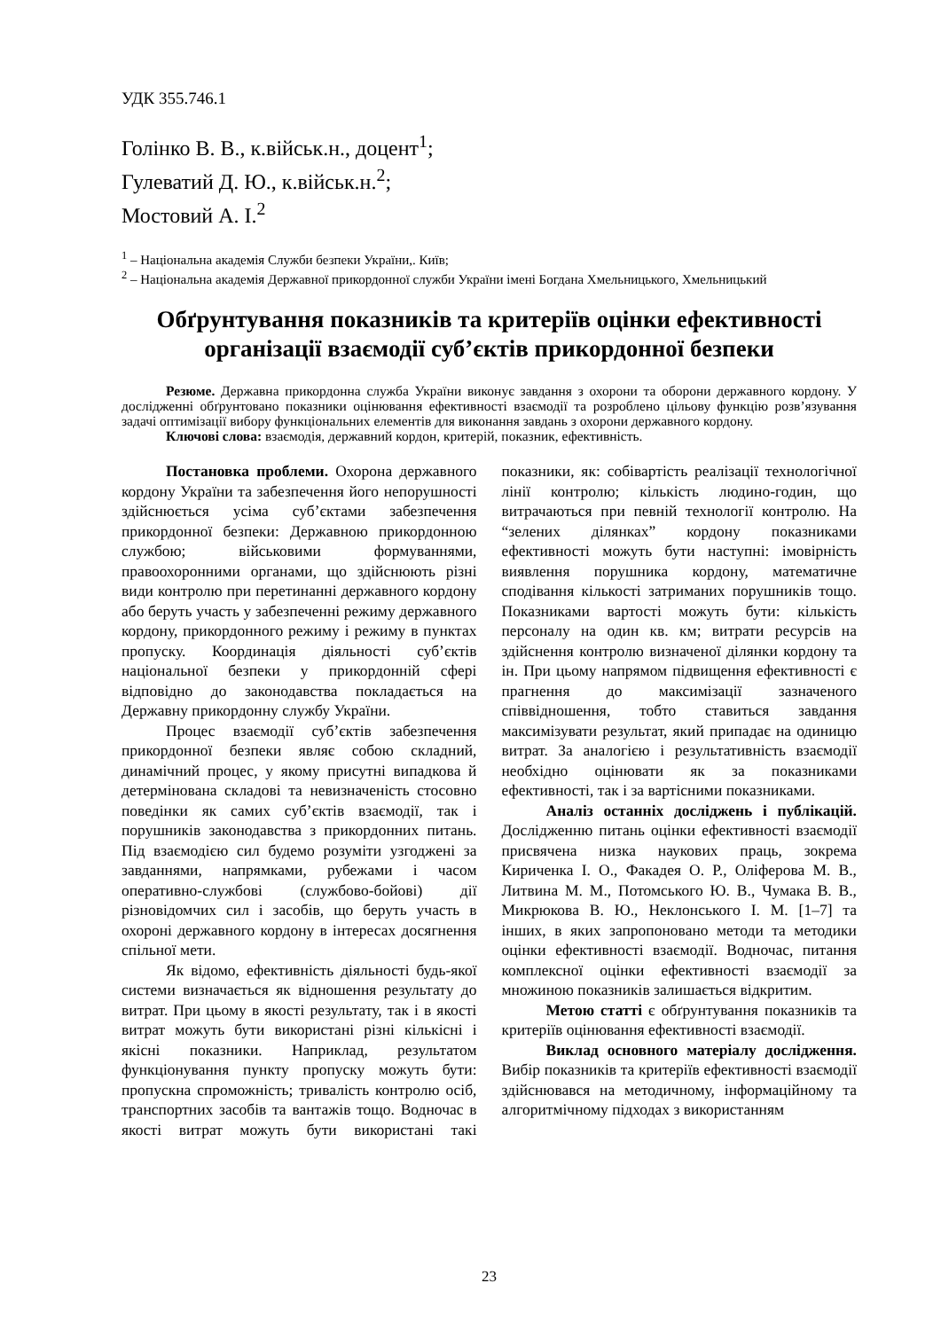УДК 355.746.1
Голінко В. В., к.військ.н., доцент<sup>1</sup>;
Гулеватий Д. Ю., к.військ.н.<sup>2</sup>;
Мостовий А. І.<sup>2</sup>
<sup>1</sup> – Національна академія Служби безпеки України,. Київ;
<sup>2</sup> – Національна академія Державної прикордонної служби України імені Богдана Хмельницького, Хмельницький
Обґрунтування показників та критеріїв оцінки ефективності організації взаємодії суб’єктів прикордонної безпеки
Резюме. Державна прикордонна служба України виконує завдання з охорони та оборони державного кордону. У дослідженні обґрунтовано показники оцінювання ефективності взаємодії та розроблено цільову функцію розв’язування задачі оптимізації вибору функціональних елементів для виконання завдань з охорони державного кордону.
Ключові слова: взаємодія, державний кордон, критерій, показник, ефективність.
Постановка проблеми. Охорона державного кордону України та забезпечення його непорушності здійснюється усіма суб’єктами забезпечення прикордонної безпеки: Державною прикордонною службою; військовими формуваннями, правоохоронними органами, що здійснюють різні види контролю при перетинанні державного кордону або беруть участь у забезпеченні режиму державного кордону, прикордонного режиму і режиму в пунктах пропуску. Координація діяльності суб’єктів національної безпеки у прикордонній сфері відповідно до законодавства покладається на Державну прикордонну службу України.
Процес взаємодії суб’єктів забезпечення прикордонної безпеки являє собою складний, динамічний процес, у якому присутні випадкова й детермінована складові та невизначеність стосовно поведінки як самих суб’єктів взаємодії, так і порушників законодавства з прикордонних питань. Під взаємодією сил будемо розуміти узгоджені за завданнями, напрямками, рубежами і часом оперативно-службові (службово-бойові) дії різновідомчих сил і засобів, що беруть участь в охороні державного кордону в інтересах досягнення спільної мети.
Як відомо, ефективність діяльності будь-якої системи визначається як відношення результату до витрат. При цьому в якості результату, так і в якості витрат можуть бути використані різні кількісні і якісні показники. Наприклад, результатом функціонування пункту пропуску можуть бути: пропускна спроможність; тривалість контролю осіб, транспортних засобів та вантажів тощо. Водночас в якості витрат можуть бути використані такі показники, як: собівартість реалізації технологічної лінії контролю; кількість людино-годин, що витрачаються при певній технології контролю. На “зелених ділянках” кордону показниками ефективності можуть бути наступні: імовірність виявлення порушника кордону, математичне сподівання кількості затриманих порушників тощо. Показниками вартості можуть бути: кількість персоналу на один кв. км; витрати ресурсів на здійснення контролю визначеної ділянки кордону та ін. При цьому напрямом підвищення ефективності є прагнення до максимізації зазначеного співвідношення, тобто ставиться завдання максимізувати результат, який припадає на одиницю витрат. За аналогією і результативність взаємодії необхідно оцінювати як за показниками ефективності, так і за вартісними показниками.
Аналіз останніх досліджень і публікацій. Дослідженню питань оцінки ефективності взаємодії присвячена низка наукових праць, зокрема Кириченка І. О., Факадея О. Р., Оліферова М. В., Литвина М. М., Потомського Ю. В., Чумака В. В., Микрюкова В. Ю., Неклонського І. М. [1–7] та інших, в яких запропоновано методи та методики оцінки ефективності взаємодії. Водночас, питання комплексної оцінки ефективності взаємодії за множиною показників залишається відкритим.
Метою статті є обґрунтування показників та критеріїв оцінювання ефективності взаємодії.
Виклад основного матеріалу дослідження. Вибір показників та критеріїв ефективності взаємодії здійснювався на методичному, інформаційному та алгоритмічному підходах з використанням
23